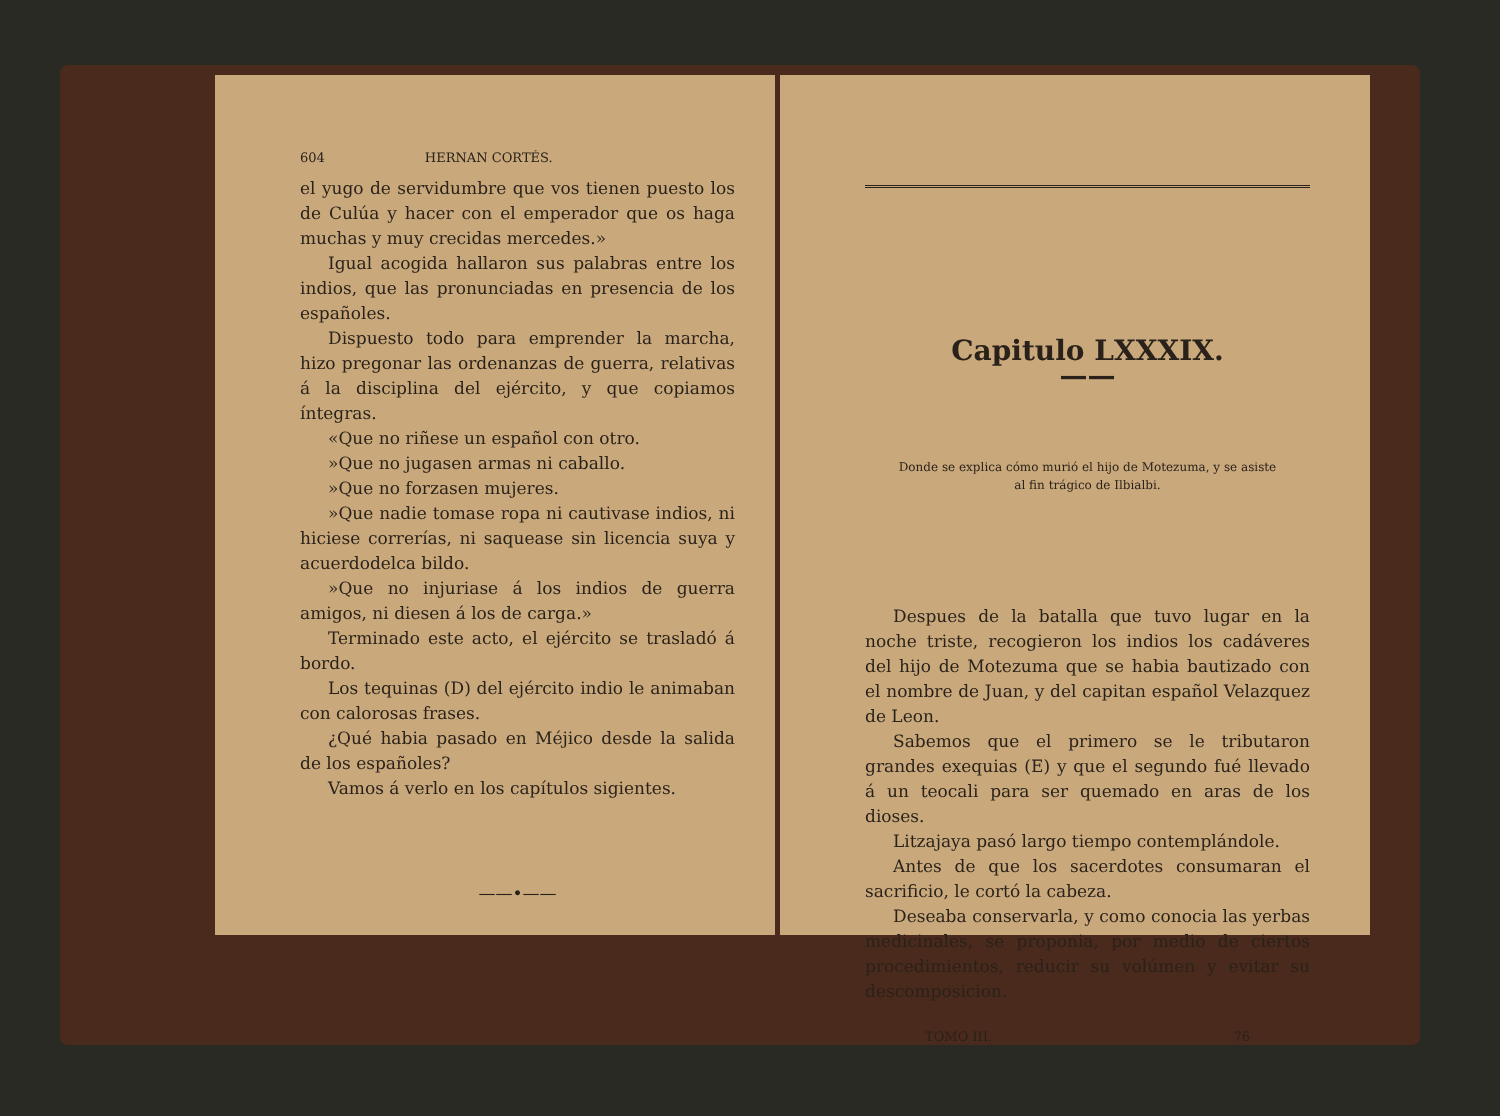604 HERNAN CORTÉS.
el yugo de servidumbre que vos tienen puesto los de Culúa y hacer con el emperador que os haga muchas y muy crecidas mercedes.»
Igual acogida hallaron sus palabras entre los indios, que las pronunciadas en presencia de los españoles.
Dispuesto todo para emprender la marcha, hizo pregonar las ordenanzas de guerra, relativas á la disciplina del ejército, y que copiamos íntegras.
«Que no riñese un español con otro.
»Que no jugasen armas ni caballo.
»Que no forzasen mujeres.
»Que nadie tomase ropa ni cautivase indios, ni hiciese correrías, ni saquease sin licencia suya y acuerdodelca bildo.
»Que no injuriase á los indios de guerra amigos, ni diesen á los de carga.»
Terminado este acto, el ejército se trasladó á bordo.
Los tequinas (D) del ejército indio le animaban con calorosas frases.
¿Qué habia pasado en Méjico desde la salida de los españoles?
Vamos á verlo en los capítulos sigientes.
——•——
Capitulo LXXXIX.
——
Donde se explica cómo murió el hijo de Motezuma, y se asiste al fin trágico de Ilbialbi.
Despues de la batalla que tuvo lugar en la noche triste, recogieron los indios los cadáveres del hijo de Motezuma que se habia bautizado con el nombre de Juan, y del capitan español Velazquez de Leon.
Sabemos que el primero se le tributaron grandes exequias (E) y que el segundo fué llevado á un teocali para ser quemado en aras de los dioses.
Litzajaya pasó largo tiempo contemplándole.
Antes de que los sacerdotes consumaran el sacrificio, le cortó la cabeza.
Deseaba conservarla, y como conocia las yerbas medicinales, se proponia, por medio de ciertos procedimientos, reducir su volúmen y evitar su descomposicion.
TOMO III. 76